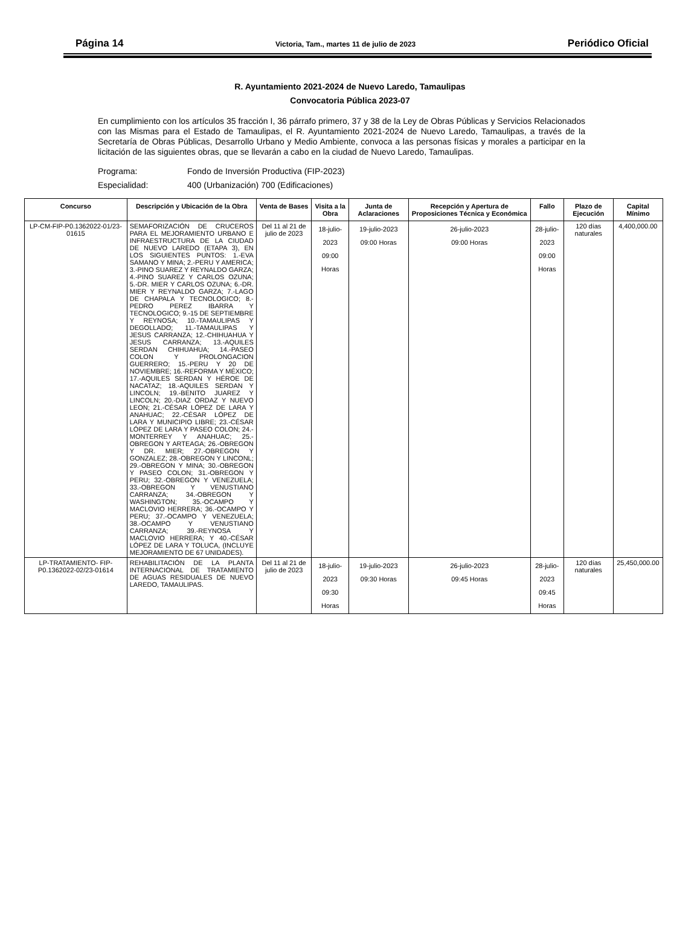Página 14 Victoria, Tam., martes 11 de julio de 2023 Periódico Oficial
R. Ayuntamiento 2021-2024 de Nuevo Laredo, Tamaulipas
Convocatoria Pública 2023-07
En cumplimiento con los artículos 35 fracción I, 36 párrafo primero, 37 y 38 de la Ley de Obras Públicas y Servicios Relacionados con las Mismas para el Estado de Tamaulipas, el R. Ayuntamiento 2021-2024 de Nuevo Laredo, Tamaulipas, a través de la Secretaría de Obras Públicas, Desarrollo Urbano y Medio Ambiente, convoca a las personas físicas y morales a participar en la licitación de las siguientes obras, que se llevarán a cabo en la ciudad de Nuevo Laredo, Tamaulipas.
Programa: Fondo de Inversión Productiva (FIP-2023)
Especialidad: 400 (Urbanización) 700 (Edificaciones)
| Concurso | Descripción y Ubicación de la Obra | Venta de Bases | Visita a la Obra | Junta de Aclaraciones | Recepción y Apertura de Proposiciones Técnica y Económica | Fallo | Plazo de Ejecución | Capital Mínimo |
| --- | --- | --- | --- | --- | --- | --- | --- | --- |
| LP-CM-FIP-P0.1362022-01/23-01615 | SEMAFORIZACIÓN DE CRUCEROS PARA EL MEJORAMIENTO URBANO E INFRAESTRUCTURA DE LA CIUDAD DE NUEVO LAREDO (ETAPA 3), EN LOS SIGUIENTES PUNTOS: 1.-EVA SAMANO Y MINA; 2.-PERU Y AMERICA; 3.-PINO SUAREZ Y REYNALDO GARZA; 4.-PINO SUAREZ Y CARLOS OZUNA; 5.-DR. MIER Y CARLOS OZUNA; 6.-DR. MIER Y REYNALDO GARZA; 7.-LAGO DE CHAPALA Y TECNOLOGICO; 8.-PEDRO PEREZ IBARRA Y TECNOLOGICO; 9.-15 DE SEPTIEMBRE Y REYNOSA; 10.-TAMAULIPAS Y DEGOLLADO; 11.-TAMAULIPAS Y JESUS CARRANZA; 12.-CHIHUAHUA Y JESUS CARRANZA; 13.-AQUILES SERDAN CHIHUAHUA; 14.-PASEO COLON Y PROLONGACION GUERRERO; 15.-PERU Y 20 DE NOVIEMBRE; 16.-REFORMA Y MÉXICO; 17.-AQUILES SERDAN Y HÉROE DE NACATAZ; 18.-AQUILES SERDAN Y LINCOLN; 19.-BENITO JUAREZ Y LINCOLN; 20.-DIAZ ORDAZ Y NUEVO LEON; 21.-CÉSAR LÓPEZ DE LARA Y ANAHUAC; 22.-CÉSAR LÓPEZ DE LARA Y MUNICIPIO LIBRE; 23.-CÉSAR LÓPEZ DE LARA Y PASEO COLON; 24.-MONTERREY Y ANAHUAC; 25.-OBREGON Y ARTEAGA; 26.-OBREGON Y DR. MIER; 27.-OBREGON Y GONZALEZ; 28.-OBREGON Y LINCONL; 29.-OBREGON Y MINA; 30.-OBREGON Y PASEO COLON; 31.-OBREGON Y PERU; 32.-OBREGON Y VENEZUELA; 33.-OBREGON Y VENUSTIANO CARRANZA; 34.-OBREGON Y WASHINGTON; 35.-OCAMPO Y MACLOVIO HERRERA; 36.-OCAMPO Y PERU; 37.-OCAMPO Y VENEZUELA; 38.-OCAMPO Y VENUSTIANO CARRANZA; 39.-REYNOSA Y MACLOVIO HERRERA; Y 40.-CÉSAR LÓPEZ DE LARA Y TOLUCA, (INCLUYE MEJORAMIENTO DE 67 UNIDADES). | Del 11 al 21 de julio de 2023 | 18-julio-2023 09:00 Horas | 19-julio-2023 09:00 Horas | 26-julio-2023 09:00 Horas | 28-julio-2023 09:00 Horas | 120 días naturales | 4,400,000.00 |
| LP-TRATAMIENTO- FIP-P0.1362022-02/23-01614 | REHABILITACIÓN DE LA PLANTA INTERNACIONAL DE TRATAMIENTO DE AGUAS RESIDUALES DE NUEVO LAREDO, TAMAULIPAS. | Del 11 al 21 de julio de 2023 | 18-julio-2023 09:30 Horas | 19-julio-2023 09:30 Horas | 26-julio-2023 09:45 Horas | 28-julio-2023 09:45 Horas | 120 días naturales | 25,450,000.00 |